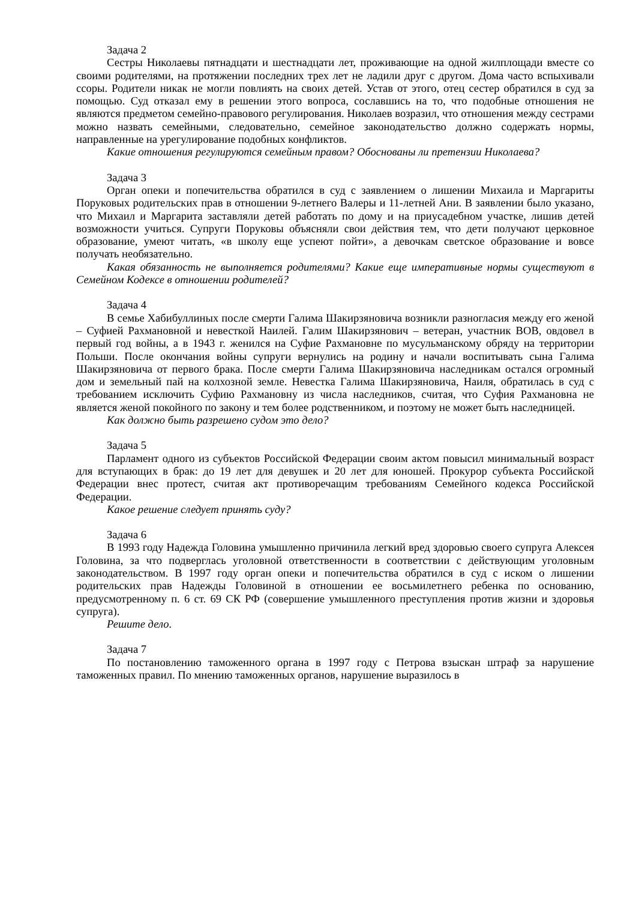Задача 2
Сестры Николаевы пятнадцати и шестнадцати лет, проживающие на одной жилплощади вместе со своими родителями, на протяжении последних трех лет не ладили друг с другом. Дома часто вспыхивали ссоры. Родители никак не могли повлиять на своих детей. Устав от этого, отец сестер обратился в суд за помощью. Суд отказал ему в решении этого вопроса, сославшись на то, что подобные отношения не являются предметом семейно-правового регулирования. Николаев возразил, что отношения между сестрами можно назвать семейными, следовательно, семейное законодательство должно содержать нормы, направленные на урегулирование подобных конфликтов.
Какие отношения регулируются семейным правом? Обоснованы ли претензии Николаева?
Задача 3
Орган опеки и попечительства обратился в суд с заявлением о лишении Михаила и Маргариты Поруковых родительских прав в отношении 9-летнего Валеры и 11-летней Ани. В заявлении было указано, что Михаил и Маргарита заставляли детей работать по дому и на приусадебном участке, лишив детей возможности учиться. Супруги Поруковы объясняли свои действия тем, что дети получают церковное образование, умеют читать, «в школу еще успеют пойти», а девочкам светское образование и вовсе получать необязательно.
Какая обязанность не выполняется родителями? Какие еще императивные нормы существуют в Семейном Кодексе в отношении родителей?
Задача 4
В семье Хабибуллиных после смерти Галима Шакирзяновича возникли разногласия между его женой – Суфией Рахмановной и невесткой Наилей. Галим Шакирзянович – ветеран, участник ВОВ, овдовел в первый год войны, а в 1943 г. женился на Суфие Рахмановне по мусульманскому обряду на территории Польши. После окончания войны супруги вернулись на родину и начали воспитывать сына Галима Шакирзяновича от первого брака. После смерти Галима Шакирзяновича наследникам остался огромный дом и земельный пай на колхозной земле. Невестка Галима Шакирзяновича, Наиля, обратилась в суд с требованием исключить Суфию Рахмановну из числа наследников, считая, что Суфия Рахмановна не является женой покойного по закону и тем более родственником, и поэтому не может быть наследницей.
Как должно быть разрешено судом это дело?
Задача 5
Парламент одного из субъектов Российской Федерации своим актом повысил минимальный возраст для вступающих в брак: до 19 лет для девушек и 20 лет для юношей. Прокурор субъекта Российской Федерации внес протест, считая акт противоречащим требованиям Семейного кодекса Российской Федерации.
Какое решение следует принять суду?
Задача 6
В 1993 году Надежда Головина умышленно причинила легкий вред здоровью своего супруга Алексея Головина, за что подверглась уголовной ответственности в соответствии с действующим уголовным законодательством. В 1997 году орган опеки и попечительства обратился в суд с иском о лишении родительских прав Надежды Головиной в отношении ее восьмилетнего ребенка по основанию, предусмотренному п. 6 ст. 69 СК РФ (совершение умышленного преступления против жизни и здоровья супруга).
Решите дело.
Задача 7
По постановлению таможенного органа в 1997 году с Петрова взыскан штраф за нарушение таможенных правил. По мнению таможенных органов, нарушение выразилось в